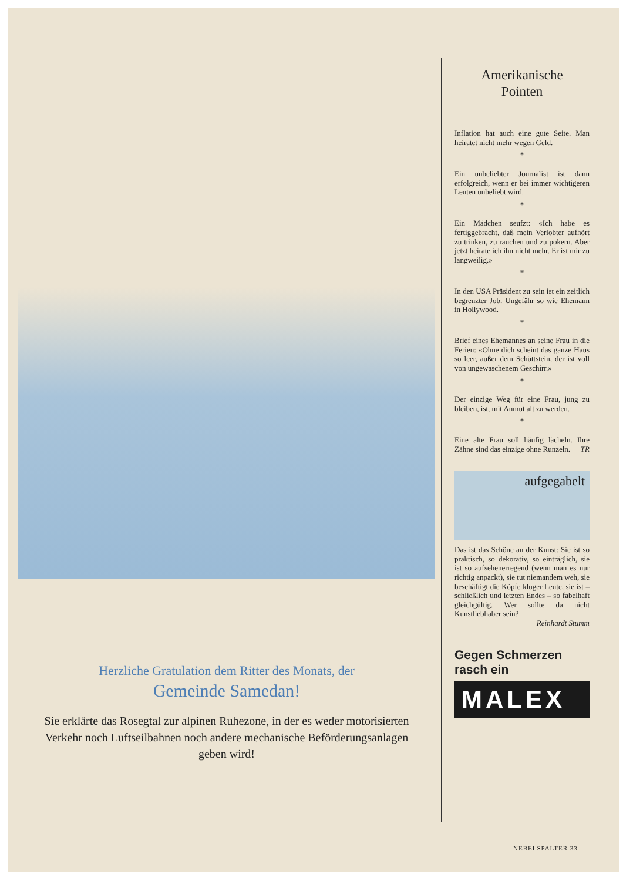Herzliche Gratulation dem Ritter des Monats, der
Gemeinde Samedan!
Sie erklärte das Rosegtal zur alpinen Ruhezone, in der es weder motorisierten Verkehr noch Luftseilbahnen noch andere mechanische Beförderungsanlagen geben wird!
Amerikanische
Pointen
Inflation hat auch eine gute Seite. Man heiratet nicht mehr wegen Geld.
*
Ein unbeliebter Journalist ist dann erfolgreich, wenn er bei immer wichtigeren Leuten unbeliebt wird.
*
Ein Mädchen seufzt: «Ich habe es fertiggebracht, daß mein Verlobter aufhört zu trinken, zu rauchen und zu pokern. Aber jetzt heirate ich ihn nicht mehr. Er ist mir zu langweilig.»
*
In den USA Präsident zu sein ist ein zeitlich begrenzter Job. Ungefähr so wie Ehemann in Hollywood.
*
Brief eines Ehemannes an seine Frau in die Ferien: «Ohne dich scheint das ganze Haus so leer, außer dem Schüttstein, der ist voll von ungewaschenem Geschirr.»
*
Der einzige Weg für eine Frau, jung zu bleiben, ist, mit Anmut alt zu werden.
*
Eine alte Frau soll häufig lächeln. Ihre Zähne sind das einzige ohne Runzeln. TR
aufgegabelt
Das ist das Schöne an der Kunst: Sie ist so praktisch, so dekorativ, so einträglich, sie ist so aufsehenerregend (wenn man es nur richtig anpackt), sie tut niemandem weh, sie beschäftigt die Köpfe kluger Leute, sie ist – schließlich und letzten Endes – so fabelhaft gleichgültig. Wer sollte da nicht Kunstliebhaber sein?
Reinhardt Stumm
Gegen Schmerzen
rasch ein
MALEX
NEBELSPALTER 33